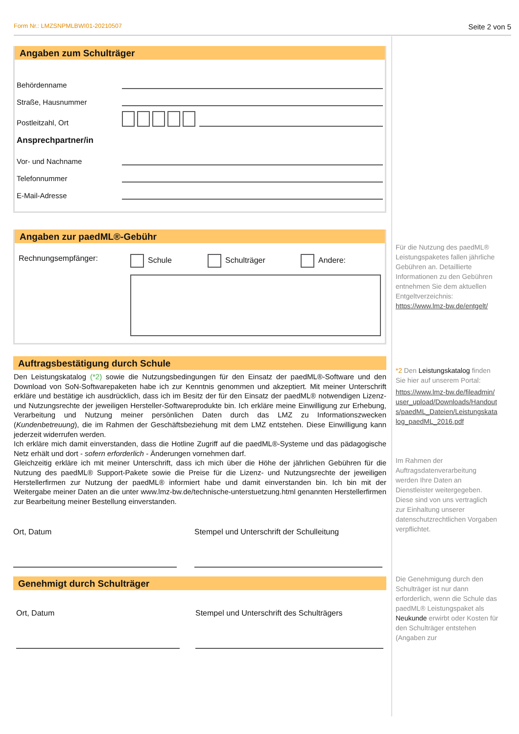Form Nr.: LMZSNPMLBWI01-20210507 Seite 2 von 5
Angaben zum Schulträger
Behördenname
Straße, Hausnummer
Postleitzahl, Ort
Ansprechpartner/in
Vor- und Nachname
Telefonnummer
E-Mail-Adresse
Angaben zur paedML®-Gebühr
Rechnungsempfänger: Schule Schulträger Andere:
Auftragsbestätigung durch Schule
Den Leistungskatalog (*2) sowie die Nutzungsbedingungen für den Einsatz der paedML®-Software und den Download von SoN-Softwarepaketen habe ich zur Kenntnis genommen und akzeptiert. Mit meiner Unterschrift erkläre und bestätige ich ausdrücklich, dass ich im Besitz der für den Einsatz der paedML® notwendigen Lizenz- und Nutzungsrechte der jeweiligen Hersteller-Softwareprodukte bin. Ich erkläre meine Einwilligung zur Erhebung, Verarbeitung und Nutzung meiner persönlichen Daten durch das LMZ zu Informationszwecken (Kundenbetreuung), die im Rahmen der Geschäftsbeziehung mit dem LMZ entstehen. Diese Einwilligung kann jederzeit widerrufen werden.
Ich erkläre mich damit einverstanden, dass die Hotline Zugriff auf die paedML®-Systeme und das pädagogische Netz erhält und dort - sofern erforderlich - Änderungen vornehmen darf.
Gleichzeitig erkläre ich mit meiner Unterschrift, dass ich mich über die Höhe der jährlichen Gebühren für die Nutzung des paedML® Support-Pakete sowie die Preise für die Lizenz- und Nutzungsrechte der jeweiligen Herstellerfirmen zur Nutzung der paedML® informiert habe und damit einverstanden bin. Ich bin mit der Weitergabe meiner Daten an die unter www.lmz-bw.de/technische-unterstuetzung.html genannten Herstellerfirmen zur Bearbeitung meiner Bestellung einverstanden.
Ort, Datum Stempel und Unterschrift der Schulleitung
Genehmigt durch Schulträger
Ort, Datum Stempel und Unterschrift des Schulträgers
Für die Nutzung des paedML® Leistungspaketes fallen jährliche Gebühren an. Detaillierte Informationen zu den Gebühren entnehmen Sie dem aktuellen Entgeltverzeichnis: https://www.lmz-bw.de/entgelt/
*2 Den Leistungskatalog finden Sie hier auf unserem Portal:
https://www.lmz-bw.de/fileadmin/user_upload/Downloads/Handouts/paedML_Dateien/Leistungskatalog_paedML_2016.pdf
Im Rahmen der Auftragsdatenverarbeitung werden Ihre Daten an Dienstleister weitergegeben. Diese sind von uns vertraglich zur Einhaltung unserer datenschutzrechtlichen Vorgaben verpflichtet.
Die Genehmigung durch den Schulträger ist nur dann erforderlich, wenn die Schule das paedML® Leistungspaket als Neukunde erwirbt oder Kosten für den Schulträger entstehen (Angaben zur